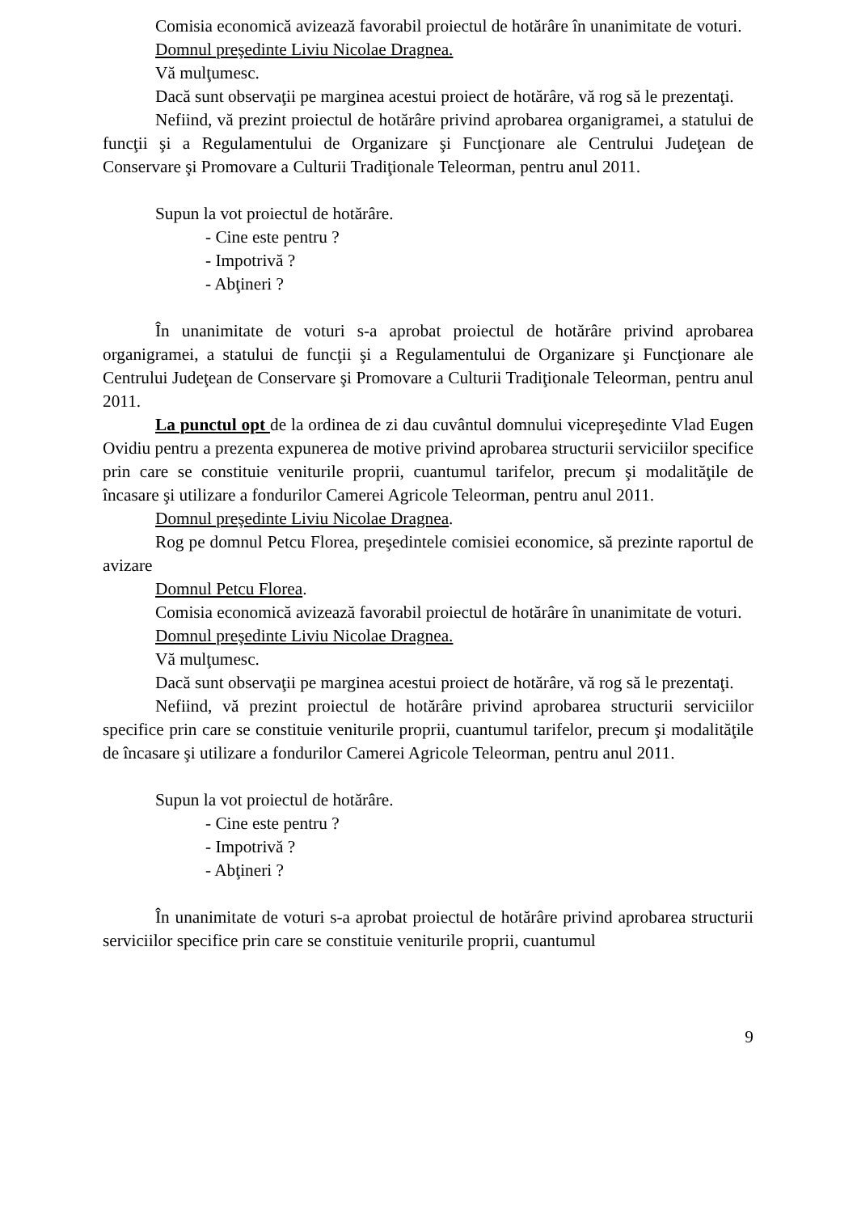Comisia economică avizează favorabil proiectul de hotărâre în unanimitate de voturi.
Domnul preşedinte Liviu Nicolae Dragnea.
Vă mulţumesc.
Dacă sunt observaţii pe marginea acestui proiect de hotărâre, vă rog să le prezentaţi.
Nefiind, vă prezint proiectul de hotărâre privind aprobarea organigramei, a statului de funcţii şi a Regulamentului de Organizare şi Funcţionare ale Centrului Judeţean de Conservare şi Promovare a Culturii Tradiţionale Teleorman, pentru anul 2011.
Supun la vot proiectul de hotărâre.
- Cine este pentru ?
- Impotrivă ?
- Abţineri ?
În unanimitate de voturi s-a aprobat proiectul de hotărâre privind aprobarea organigramei, a statului de funcţii şi a Regulamentului de Organizare şi Funcţionare ale Centrului Judeţean de Conservare şi Promovare a Culturii Tradiţionale Teleorman, pentru anul 2011.
La punctul opt de la ordinea de zi dau cuvântul domnului vicepreşedinte Vlad Eugen Ovidiu pentru a prezenta expunerea de motive privind aprobarea structurii serviciilor specifice prin care se constituie veniturile proprii, cuantumul tarifelor, precum şi modalităţile de încasare şi utilizare a fondurilor Camerei Agricole Teleorman, pentru anul 2011.
Domnul preşedinte Liviu Nicolae Dragnea.
Rog pe domnul Petcu Florea, preşedintele comisiei economice, să prezinte raportul de avizare
Domnul Petcu Florea.
Comisia economică avizează favorabil proiectul de hotărâre în unanimitate de voturi.
Domnul preşedinte Liviu Nicolae Dragnea.
Vă mulţumesc.
Dacă sunt observaţii pe marginea acestui proiect de hotărâre, vă rog să le prezentaţi.
Nefiind, vă prezint proiectul de hotărâre privind aprobarea structurii serviciilor specifice prin care se constituie veniturile proprii, cuantumul tarifelor, precum şi modalităţile de încasare şi utilizare a fondurilor Camerei Agricole Teleorman, pentru anul 2011.
Supun la vot proiectul de hotărâre.
- Cine este pentru ?
- Impotrivă ?
- Abţineri ?
În unanimitate de voturi s-a aprobat proiectul de hotărâre privind aprobarea structurii serviciilor specifice prin care se constituie veniturile proprii, cuantumul
9